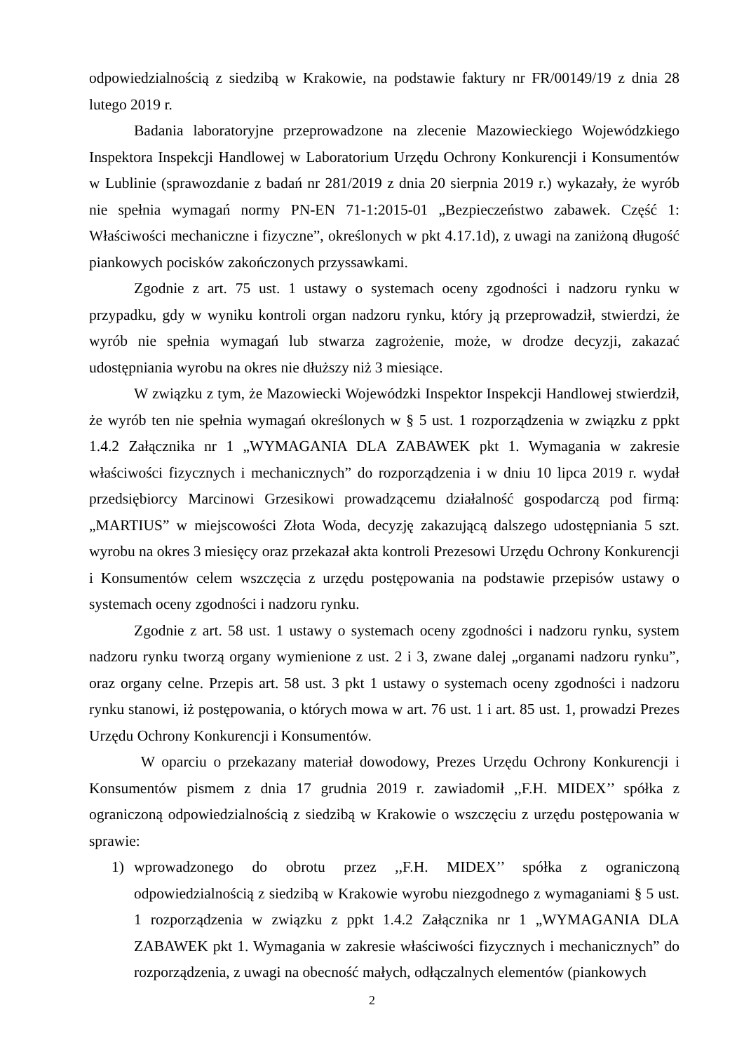odpowiedzialnością z siedzibą w Krakowie, na podstawie faktury nr FR/00149/19 z dnia 28 lutego 2019 r.
Badania laboratoryjne przeprowadzone na zlecenie Mazowieckiego Wojewódzkiego Inspektora Inspekcji Handlowej w Laboratorium Urzędu Ochrony Konkurencji i Konsumentów w Lublinie (sprawozdanie z badań nr 281/2019 z dnia 20 sierpnia 2019 r.) wykazały, że wyrób nie spełnia wymagań normy PN-EN 71-1:2015-01 „Bezpieczeństwo zabawek. Część 1: Właściwości mechaniczne i fizyczne”, określonych w pkt 4.17.1d), z uwagi na zaniżoną długość piankowych pocisków zakończonych przyssawkami.
Zgodnie z art. 75 ust. 1 ustawy o systemach oceny zgodności i nadzoru rynku w przypadku, gdy w wyniku kontroli organ nadzoru rynku, który ją przeprowadził, stwierdzi, że wyrób nie spełnia wymagań lub stwarza zagrożenie, może, w drodze decyzji, zakazać udostępniania wyrobu na okres nie dłuższy niż 3 miesiące.
W związku z tym, że Mazowiecki Wojewódzki Inspektor Inspekcji Handlowej stwierdził, że wyrób ten nie spełnia wymagań określonych w § 5 ust. 1 rozporządzenia w związku z ppkt 1.4.2 Załącznika nr 1 „WYMAGANIA DLA ZABAWEK pkt 1. Wymagania w zakresie właściwości fizycznych i mechanicznych” do rozporządzenia i w dniu 10 lipca 2019 r. wydał przedsiębiorcy Marcinowi Grzesikowi prowadzącemu działalność gospodarczą pod firmą: „MARTIUS” w miejscowości Złota Woda, decyzję zakazującą dalszego udostępniania 5 szt. wyrobu na okres 3 miesięcy oraz przekazał akta kontroli Prezesowi Urzędu Ochrony Konkurencji i Konsumentów celem wszczęcia z urzędu postępowania na podstawie przepisów ustawy o systemach oceny zgodności i nadzoru rynku.
Zgodnie z art. 58 ust. 1 ustawy o systemach oceny zgodności i nadzoru rynku, system nadzoru rynku tworzą organy wymienione z ust. 2 i 3, zwane dalej „organami nadzoru rynku”, oraz organy celne. Przepis art. 58 ust. 3 pkt 1 ustawy o systemach oceny zgodności i nadzoru rynku stanowi, iż postępowania, o których mowa w art. 76 ust. 1 i art. 85 ust. 1, prowadzi Prezes Urzędu Ochrony Konkurencji i Konsumentów.
W oparciu o przekazany materiał dowodowy, Prezes Urzędu Ochrony Konkurencji i Konsumentów pismem z dnia 17 grudnia 2019 r. zawiadomił ,,F.H. MIDEX’’ spółka z ograniczoną odpowiedzialnością z siedzibą w Krakowie o wszczęciu z urzędu postępowania w sprawie:
1) wprowadzonego do obrotu przez ,,F.H. MIDEX’’ spółka z ograniczoną odpowiedzialnością z siedzibą w Krakowie wyrobu niezgodnego z wymaganiami § 5 ust. 1 rozporządzenia w związku z ppkt 1.4.2 Załącznika nr 1 „WYMAGANIA DLA ZABAWEK pkt 1. Wymagania w zakresie właściwości fizycznych i mechanicznych” do rozporządzenia, z uwagi na obecność małych, odłączalnych elementów (piankowych
2